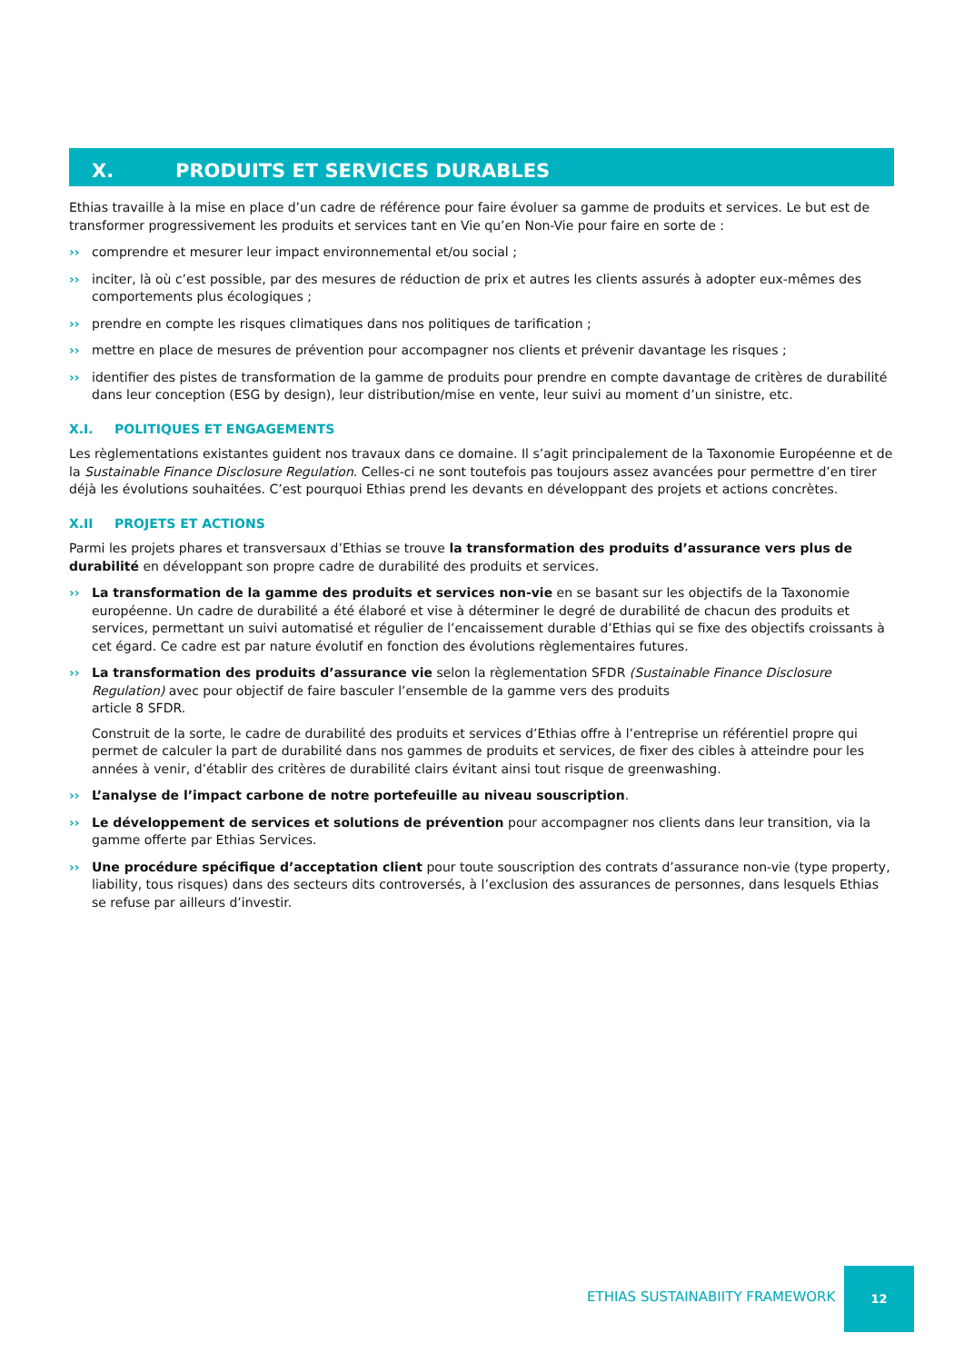X. PRODUITS ET SERVICES DURABLES
Ethias travaille à la mise en place d’un cadre de référence pour faire évoluer sa gamme de produits et services. Le but est de transformer progressivement les produits et services tant en Vie qu’en Non-Vie pour faire en sorte de :
›› comprendre et mesurer leur impact environnemental et/ou social ;
›› inciter, là où c’est possible, par des mesures de réduction de prix et autres les clients assurés à adopter eux-mêmes des comportements plus écologiques ;
›› prendre en compte les risques climatiques dans nos politiques de tarification ;
›› mettre en place de mesures de prévention pour accompagner nos clients et prévenir davantage les risques ;
›› identifier des pistes de transformation de la gamme de produits pour prendre en compte davantage de critères de durabilité dans leur conception (ESG by design), leur distribution/mise en vente, leur suivi au moment d’un sinistre, etc.
X.I. POLITIQUES ET ENGAGEMENTS
Les règlementations existantes guident nos travaux dans ce domaine. Il s’agit principalement de la Taxonomie Européenne et de la Sustainable Finance Disclosure Regulation. Celles-ci ne sont toutefois pas toujours assez avancées pour permettre d’en tirer déjà les évolutions souhaitées. C’est pourquoi Ethias prend les devants en développant des projets et actions concrètes.
X.II PROJETS ET ACTIONS
Parmi les projets phares et transversaux d’Ethias se trouve la transformation des produits d’assurance vers plus de durabilité en développant son propre cadre de durabilité des produits et services.
›› La transformation de la gamme des produits et services non-vie en se basant sur les objectifs de la Taxonomie européenne. Un cadre de durabilité a été élaboré et vise à déterminer le degré de durabilité de chacun des produits et services, permettant un suivi automatisé et régulier de l’encaissement durable d’Ethias qui se fixe des objectifs croissants à cet égard. Ce cadre est par nature évolutif en fonction des évolutions règlementaires futures.
›› La transformation des produits d’assurance vie selon la règlementation SFDR (Sustainable Finance Disclosure Regulation) avec pour objectif de faire basculer l’ensemble de la gamme vers des produits
article 8 SFDR.
Construit de la sorte, le cadre de durabilité des produits et services d’Ethias offre à l’entreprise un référentiel propre qui permet de calculer la part de durabilité dans nos gammes de produits et services, de fixer des cibles à atteindre pour les années à venir, d’établir des critères de durabilité clairs évitant ainsi tout risque de greenwashing.
›› L’analyse de l’impact carbone de notre portefeuille au niveau souscription.
›› Le développement de services et solutions de prévention pour accompagner nos clients dans leur transition, via la gamme offerte par Ethias Services.
›› Une procédure spécifique d’acceptation client pour toute souscription des contrats d’assurance non-vie (type property, liability, tous risques) dans des secteurs dits controversés, à l’exclusion des assurances de personnes, dans lesquels Ethias se refuse par ailleurs d’investir.
ETHIAS SUSTAINABIITY FRAMEWORK
12